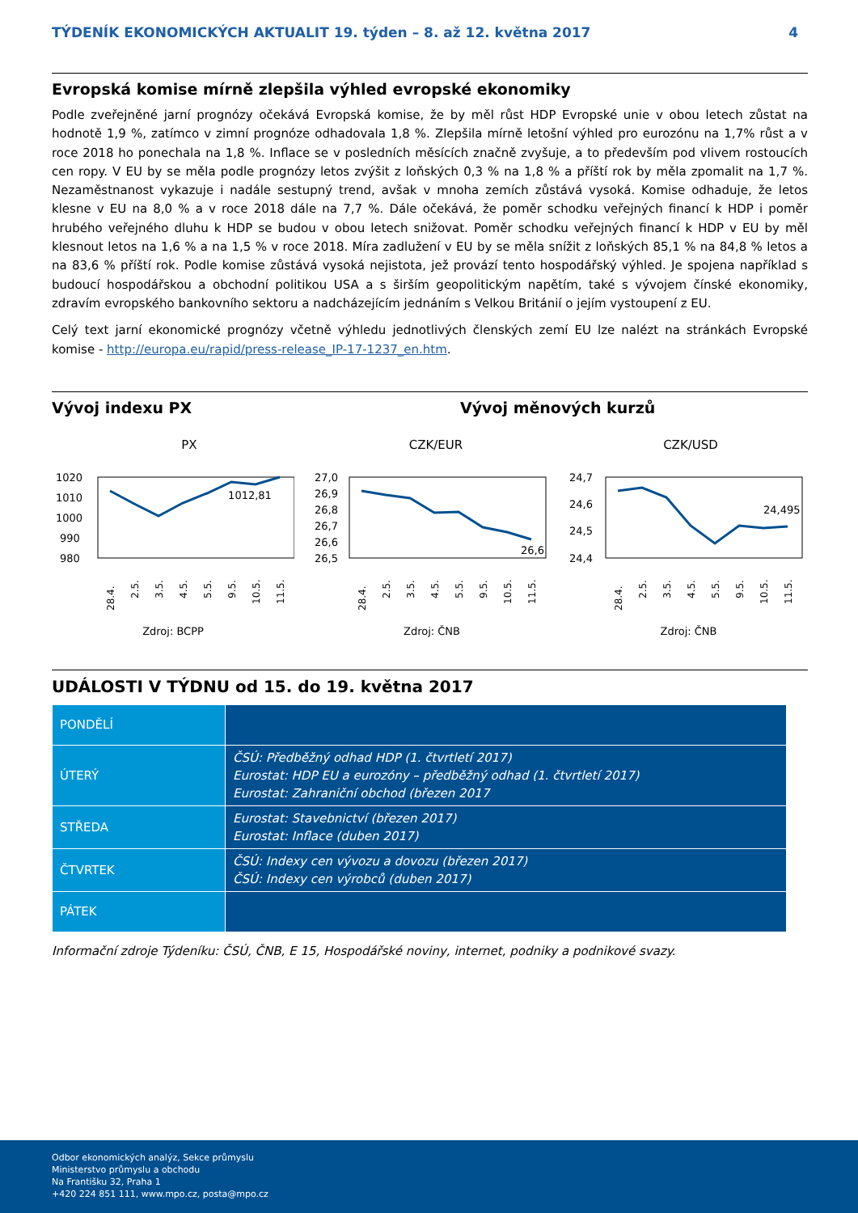TÝDENÍK EKONOMICKÝCH AKTUALIT 19. týden – 8. až 12. května 2017 4
Evropská komise mírně zlepšila výhled evropské ekonomiky
Podle zveřejněné jarní prognózy očekává Evropská komise, že by měl růst HDP Evropské unie v obou letech zůstat na hodnotě 1,9 %, zatímco v zimní prognóze odhadovala 1,8 %. Zlepšila mírně letošní výhled pro eurozónu na 1,7% růst a v roce 2018 ho ponechala na 1,8 %. Inflace se v posledních měsících značně zvyšuje, a to především pod vlivem rostoucích cen ropy. V EU by se měla podle prognózy letos zvýšit z loňských 0,3 % na 1,8 % a příští rok by měla zpomalit na 1,7 %. Nezaměstnanost vykazuje i nadále sestupný trend, avšak v mnoha zemích zůstává vysoká. Komise odhaduje, že letos klesne v EU na 8,0 % a v roce 2018 dále na 7,7 %. Dále očekává, že poměr schodku veřejných financí k HDP i poměr hrubého veřejného dluhu k HDP se budou v obou letech snižovat. Poměr schodku veřejných financí k HDP v EU by měl klesnout letos na 1,6 % a na 1,5 % v roce 2018. Míra zadlužení v EU by se měla snížit z loňských 85,1 % na 84,8 % letos a na 83,6 % příští rok. Podle komise zůstává vysoká nejistota, jež provází tento hospodářský výhled. Je spojena například s budoucí hospodářskou a obchodní politikou USA a s širším geopolitickým napětím, také s vývojem čínské ekonomiky, zdravím evropského bankovního sektoru a nadcházejícím jednáním s Velkou Británií o jejím vystoupení z EU.
Celý text jarní ekonomické prognózy včetně výhledu jednotlivých členských zemí EU lze nalézt na stránkách Evropské komise - http://europa.eu/rapid/press-release_IP-17-1237_en.htm.
Vývoj indexu PX Vývoj měnových kurzů
PX
1020
1010
1000
990
980
1012,81
28.4.
2.5.
3.5.
4.5.
5.5.
9.5.
10.5.
11.5.
Zdroj: BCPP
CZK/EUR
27,0
26,9
26,8
26,7
26,6
26,5
26,6
28.4.
2.5.
3.5.
4.5.
5.5.
9.5.
10.5.
11.5.
Zdroj: ČNB
CZK/USD
24,7
24,6
24,5
24,4
24,495
28.4.
2.5.
3.5.
4.5.
5.5.
9.5.
10.5.
11.5.
Zdroj: ČNB
UDÁLOSTI V TÝDNU od 15. do 19. května 2017
| PONDĚLÍ | |
| ÚTERÝ | ČSÚ: Předběžný odhad HDP (1. čtvrtletí 2017) Eurostat: HDP EU a eurozóny – předběžný odhad (1. čtvrtletí 2017) Eurostat: Zahraniční obchod (březen 2017 |
| STŘEDA | Eurostat: Stavebnictví (březen 2017) Eurostat: Inflace (duben 2017) |
| ČTVRTEK | ČSÚ: Indexy cen vývozu a dovozu (březen 2017) ČSÚ: Indexy cen výrobců (duben 2017) |
| PÁTEK | |
Informační zdroje Týdeníku: ČSÚ, ČNB, E 15, Hospodářské noviny, internet, podniky a podnikové svazy.
Odbor ekonomických analýz, Sekce průmyslu
Ministerstvo průmyslu a obchodu
Na Františku 32, Praha 1
+420 224 851 111, www.mpo.cz, posta@mpo.cz